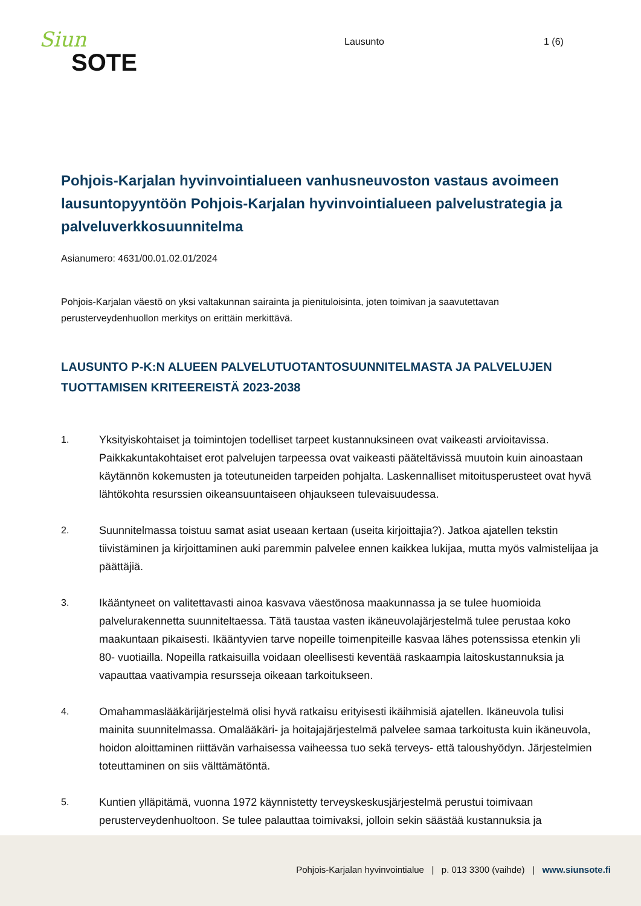Siun
SOTE
Lausunto 1 (6)
Pohjois-Karjalan hyvinvointialueen vanhusneuvoston vastaus avoimeen lausuntopyyntöön Pohjois-Karjalan hyvinvointialueen palvelustrategia ja palveluverkkosuunnitelma
Asianumero: 4631/00.01.02.01/2024
Pohjois-Karjalan väestö on yksi valtakunnan sairainta ja pienituloisinta, joten toimivan ja saavutettavan perusterveydenhuollon merkitys on erittäin merkittävä.
LAUSUNTO P-K:N ALUEEN PALVELUTUOTANTOSUUNNITELMASTA JA PALVELUJEN TUOTTAMISEN KRITEEREISTÄ 2023-2038
1. Yksityiskohtaiset ja toimintojen todelliset tarpeet kustannuksineen ovat vaikeasti arvioitavissa. Paikkakuntakohtaiset erot palvelujen tarpeessa ovat vaikeasti pääteltävissä muutoin kuin ainoastaan käytännön kokemusten ja toteutuneiden tarpeiden pohjalta. Laskennalliset mitoitusperusteet ovat hyvä lähtökohta resurssien oikeansuuntaiseen ohjaukseen tulevaisuudessa.
2. Suunnitelmassa toistuu samat asiat useaan kertaan (useita kirjoittajia?). Jatkoa ajatellen tekstin tiivistäminen ja kirjoittaminen auki paremmin palvelee ennen kaikkea lukijaa, mutta myös valmistelijaa ja päättäjiä.
3. Ikääntyneet on valitettavasti ainoa kasvava väestönosa maakunnassa ja se tulee huomioida palvelurakennetta suunniteltaessa. Tätä taustaa vasten ikäneuvolajärjestelmä tulee perustaa koko maakuntaan pikaisesti. Ikääntyvien tarve nopeille toimenpiteille kasvaa lähes potenssissa etenkin yli 80- vuotiailla. Nopeilla ratkaisuilla voidaan oleellisesti keventää raskaampia laitoskustannuksia ja vapauttaa vaativampia resursseja oikeaan tarkoitukseen.
4. Omahammaslääkärijärjestelmä olisi hyvä ratkaisu erityisesti ikäihmisiä ajatellen. Ikäneuvola tulisi mainita suunnitelmassa. Omalääkäri- ja hoitajajärjestelmä palvelee samaa tarkoitusta kuin ikäneuvola, hoidon aloittaminen riittävän varhaisessa vaiheessa tuo sekä terveys- että taloushyödyn. Järjestelmien toteuttaminen on siis välttämätöntä.
5. Kuntien ylläpitämä, vuonna 1972 käynnistetty terveyskeskusjärjestelmä perustui toimivaan perusterveydenhuoltoon. Se tulee palauttaa toimivaksi, jolloin sekin säästää kustannuksia ja
Pohjois-Karjalan hyvinvointialue | p. 013 3300 (vaihde) | www.siunsote.fi